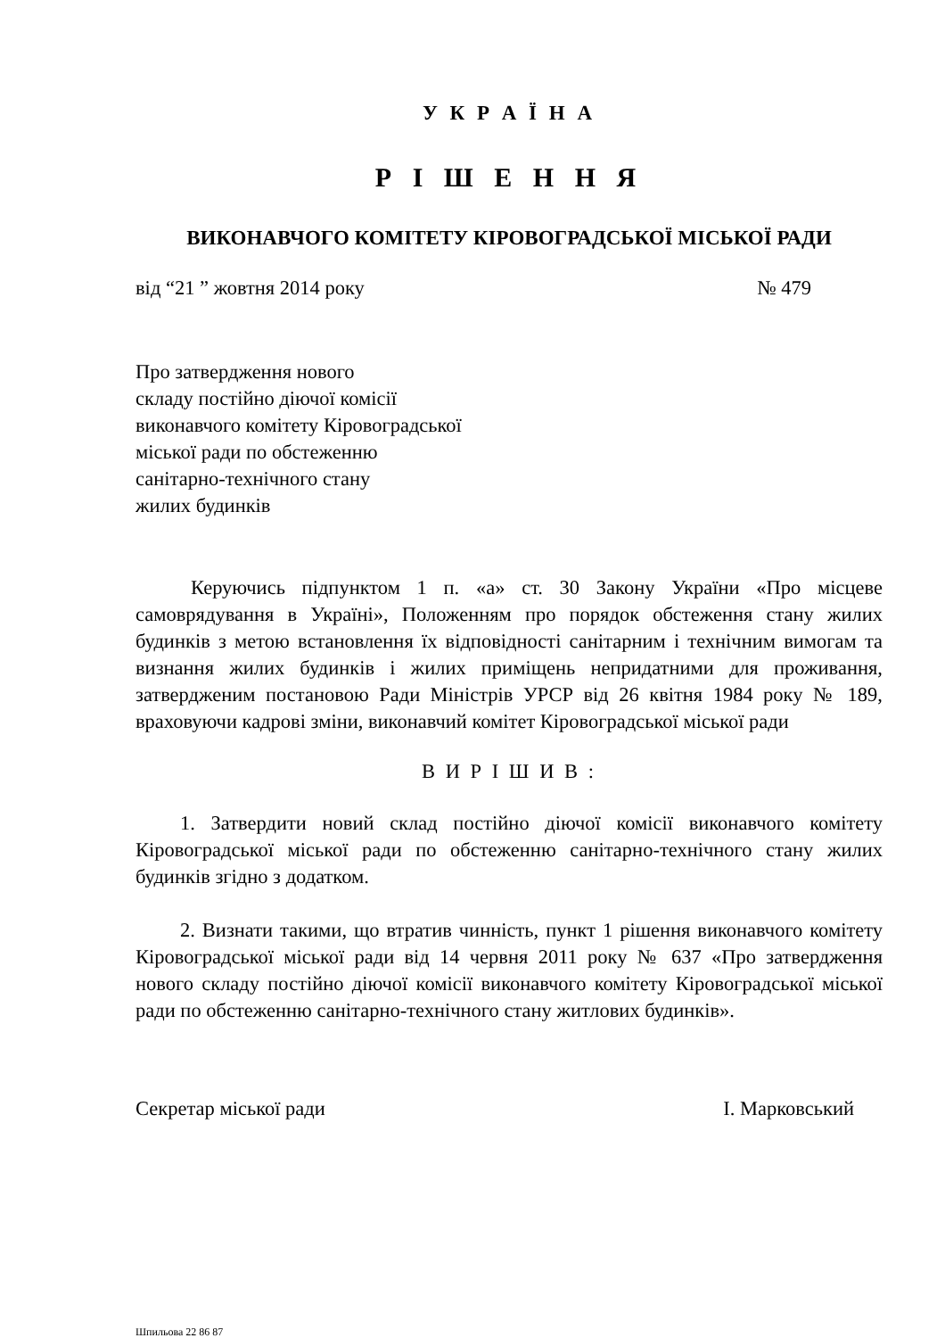У К Р А Ї Н А
Р І Ш Е Н Н Я
ВИКОНАВЧОГО КОМІТЕТУ КІРОВОГРАДСЬКОЇ МІСЬКОЇ РАДИ
від “21 ” жовтня 2014 року № 479
Про затвердження нового
складу постійно діючої комісії
виконавчого комітету Кіровоградської
міської ради по обстеженню
санітарно-технічного стану
жилих будинків
Керуючись підпунктом 1 п. «а» ст. 30 Закону України «Про місцеве самоврядування в Україні», Положенням про порядок обстеження стану жилих будинків з метою встановлення їх відповідності санітарним і технічним вимогам та визнання жилих будинків і жилих приміщень непридатними для проживання, затвердженим постановою Ради Міністрів УРСР від 26 квітня 1984 року № 189, враховуючи кадрові зміни, виконавчий комітет Кіровоградської міської ради
В И Р І Ш И В :
1. Затвердити новий склад постійно діючої комісії виконавчого комітету Кіровоградської міської ради по обстеженню санітарно-технічного стану жилих будинків згідно з додатком.
2. Визнати такими, що втратив чинність, пункт 1 рішення виконавчого комітету Кіровоградської міської ради від 14 червня 2011 року № 637 «Про затвердження нового складу постійно діючої комісії виконавчого комітету Кіровоградської міської ради по обстеженню санітарно-технічного стану житлових будинків».
Секретар міської ради І. Марковський
Шпильова 22 86 87